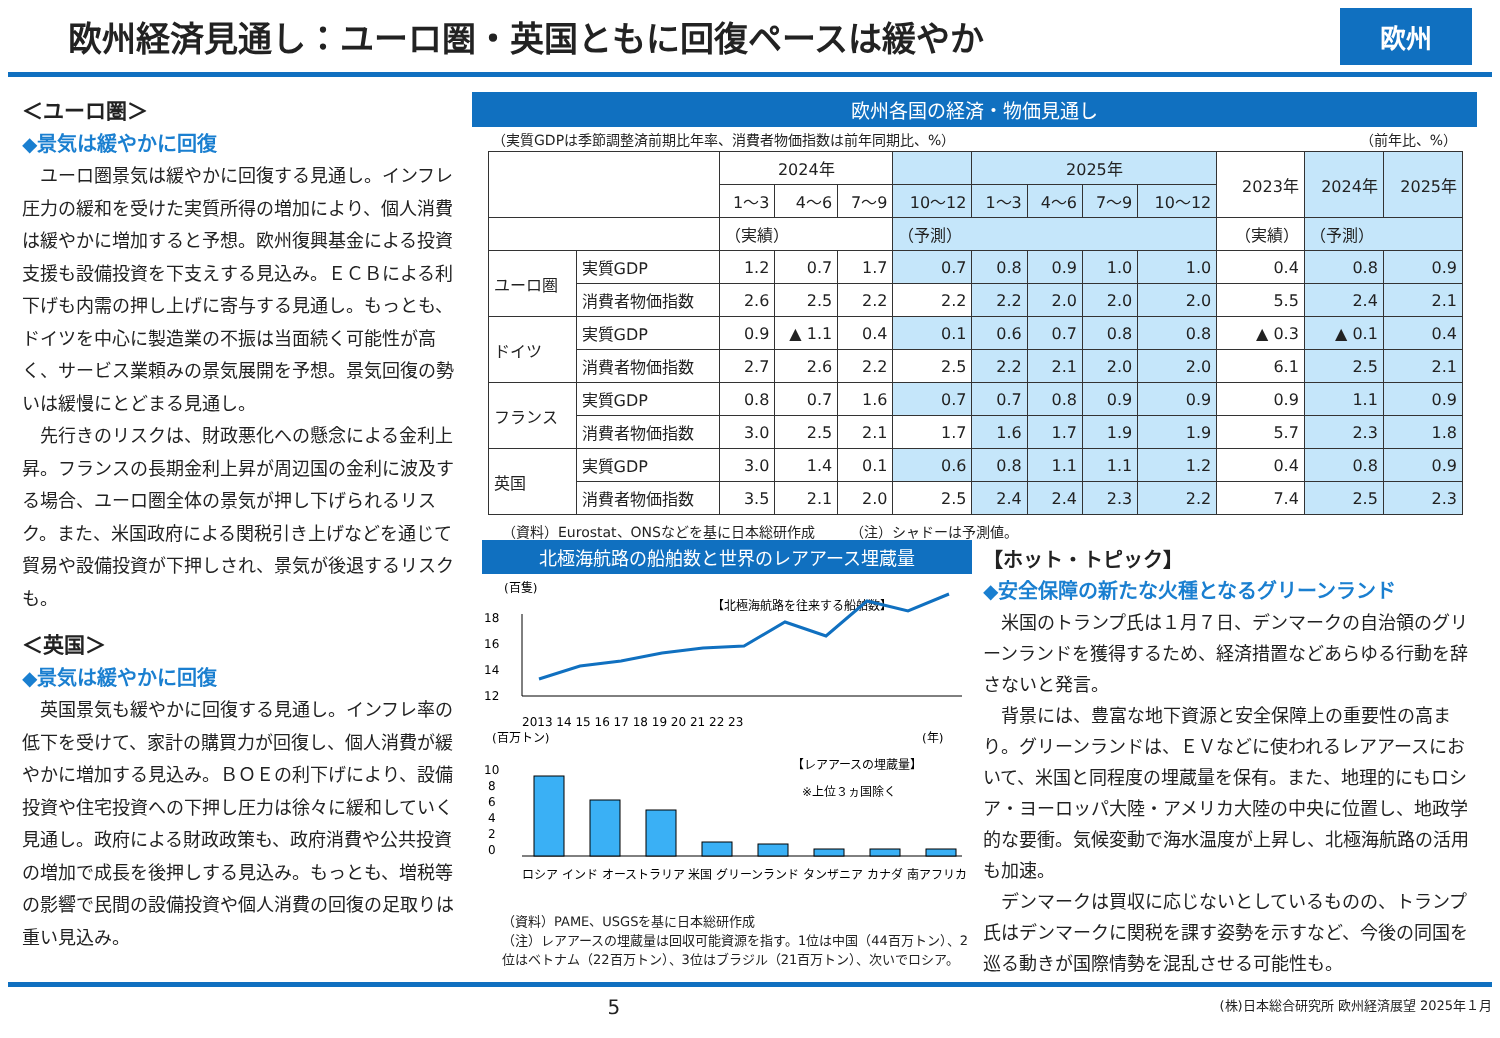欧州経済見通し：ユーロ圏・英国ともに回復ペースは緩やか
欧州
＜ユーロ圏＞
◆景気は緩やかに回復
　ユーロ圏景気は緩やかに回復する見通し。インフレ圧力の緩和を受けた実質所得の増加により、個人消費は緩やかに増加すると予想。欧州復興基金による投資支援も設備投資を下支えする見込み。ＥＣＢによる利下げも内需の押し上げに寄与する見通し。もっとも、ドイツを中心に製造業の不振は当面続く可能性が高く、サービス業頼みの景気展開を予想。景気回復の勢いは緩慢にとどまる見通し。
　先行きのリスクは、財政悪化への懸念による金利上昇。フランスの長期金利上昇が周辺国の金利に波及する場合、ユーロ圏全体の景気が押し下げられるリスク。また、米国政府による関税引き上げなどを通じて貿易や設備投資が下押しされ、景気が後退するリスクも。
＜英国＞
◆景気は緩やかに回復
　英国景気も緩やかに回復する見通し。インフレ率の低下を受けて、家計の購買力が回復し、個人消費が緩やかに増加する見込み。ＢＯＥの利下げにより、設備投資や住宅投資への下押し圧力は徐々に緩和していく見通し。政府による財政政策も、政府消費や公共投資の増加で成長を後押しする見込み。もっとも、増税等の影響で民間の設備投資や個人消費の回復の足取りは重い見込み。
欧州各国の経済・物価見通し
（実質GDPは季節調整済前期比年率、消費者物価指数は前年同期比、%） （前年比、%）
| | | 2024年 | | | | 2025年 | | | | 2023年 | 2024年 | 2025年 |
| --- | --- | --- | --- | --- | --- | --- | --- | --- | --- | --- | --- | --- |
| | | 1～3 | 4～6 | 7～9 | 10～12 | 1～3 | 4～6 | 7～9 | 10～12 | | | |
| | | （実績） | | | （予測） | | | | | （実績） | （予測） | |
| ユーロ圏 | 実質GDP | 1.2 | 0.7 | 1.7 | 0.7 | 0.8 | 0.9 | 1.0 | 1.0 | 0.4 | 0.8 | 0.9 |
| | 消費者物価指数 | 2.6 | 2.5 | 2.2 | 2.2 | 2.2 | 2.0 | 2.0 | 2.0 | 5.5 | 2.4 | 2.1 |
| ドイツ | 実質GDP | 0.9 | ▲ 1.1 | 0.4 | 0.1 | 0.6 | 0.7 | 0.8 | 0.8 | ▲ 0.3 | ▲ 0.1 | 0.4 |
| | 消費者物価指数 | 2.7 | 2.6 | 2.2 | 2.5 | 2.2 | 2.1 | 2.0 | 2.0 | 6.1 | 2.5 | 2.1 |
| フランス | 実質GDP | 0.8 | 0.7 | 1.6 | 0.7 | 0.7 | 0.8 | 0.9 | 0.9 | 0.9 | 1.1 | 0.9 |
| | 消費者物価指数 | 3.0 | 2.5 | 2.1 | 1.7 | 1.6 | 1.7 | 1.9 | 1.9 | 5.7 | 2.3 | 1.8 |
| 英国 | 実質GDP | 3.0 | 1.4 | 0.1 | 0.6 | 0.8 | 1.1 | 1.1 | 1.2 | 0.4 | 0.8 | 0.9 |
| | 消費者物価指数 | 3.5 | 2.1 | 2.0 | 2.5 | 2.4 | 2.4 | 2.3 | 2.2 | 7.4 | 2.5 | 2.3 |
（資料）Eurostat、ONSなどを基に日本総研作成　　　（注）シャドーは予測値。
北極海航路の船舶数と世界のレアアース埋蔵量
(百隻)
【北極海航路を往来する船舶数】
18
16
14
12
2013 14 15 16 17 18 19 20 21 22 23
(年)
(百万トン)
【レアアースの埋蔵量】
※上位３ヵ国除く
10
8
6
4
2
0
ロシア インド オーストラリア 米国 グリーンランド タンザニア カナダ 南アフリカ
（資料）PAME、USGSを基に日本総研作成
（注）レアアースの埋蔵量は回収可能資源を指す。1位は中国（44百万トン）、2位はベトナム（22百万トン）、3位はブラジル（21百万トン）、次いでロシア。
【ホット・トピック】
◆安全保障の新たな火種となるグリーンランド
　米国のトランプ氏は１月７日、デンマークの自治領のグリーンランドを獲得するため、経済措置などあらゆる行動を辞さないと発言。
　背景には、豊富な地下資源と安全保障上の重要性の高まり。グリーンランドは、ＥＶなどに使われるレアアースにおいて、米国と同程度の埋蔵量を保有。また、地理的にもロシア・ヨーロッパ大陸・アメリカ大陸の中央に位置し、地政学的な要衝。気候変動で海水温度が上昇し、北極海航路の活用も加速。
　デンマークは買収に応じないとしているものの、トランプ氏はデンマークに関税を課す姿勢を示すなど、今後の同国を巡る動きが国際情勢を混乱させる可能性も。
5 (株)日本総合研究所 欧州経済展望 2025年１月